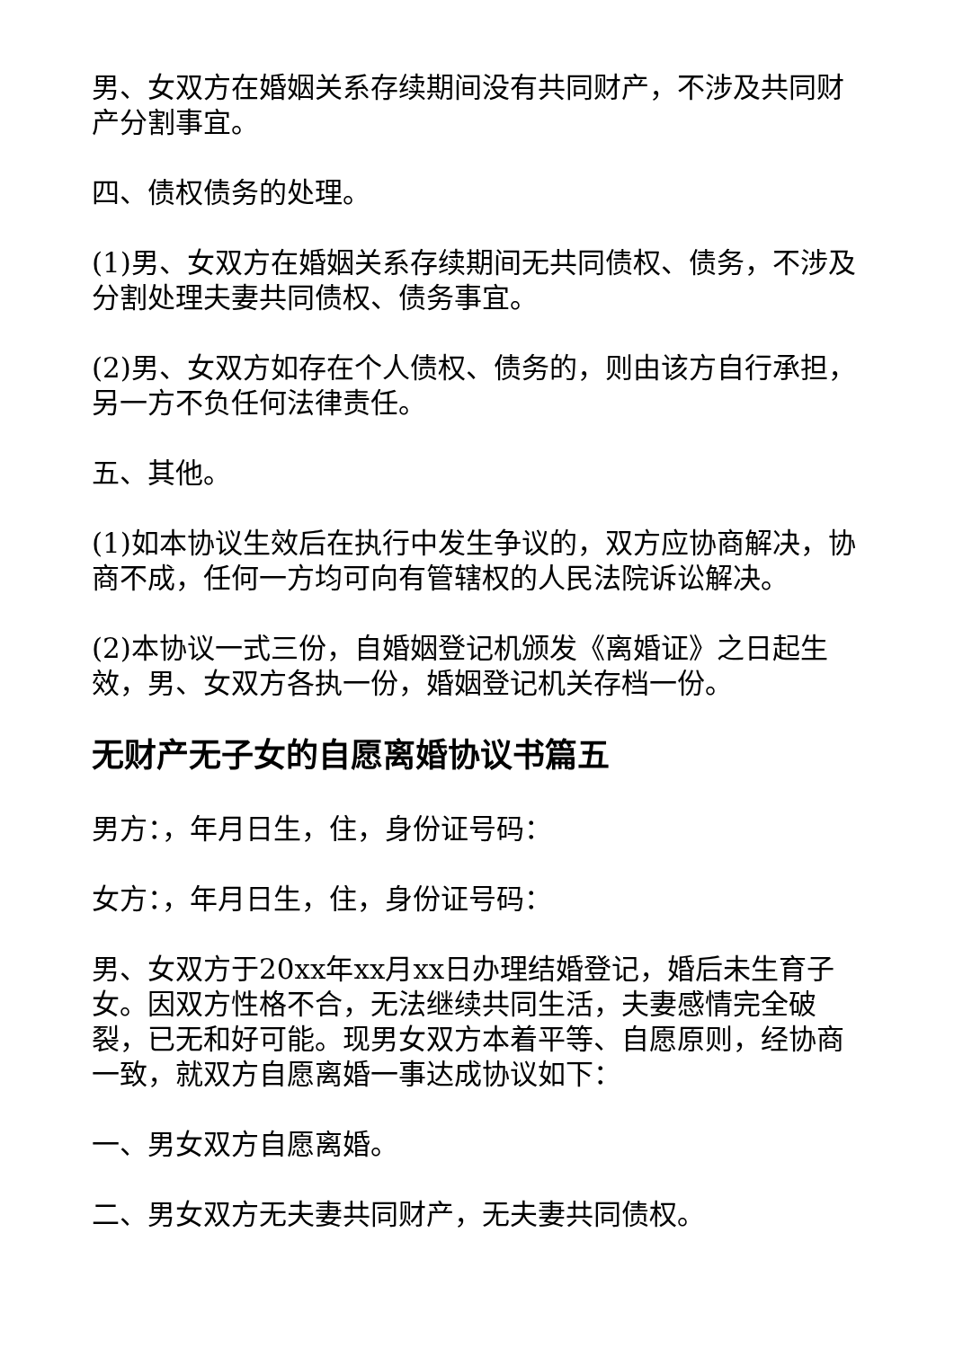男、女双方在婚姻关系存续期间没有共同财产，不涉及共同财产分割事宜。
四、债权债务的处理。
(1)男、女双方在婚姻关系存续期间无共同债权、债务，不涉及分割处理夫妻共同债权、债务事宜。
(2)男、女双方如存在个人债权、债务的，则由该方自行承担，另一方不负任何法律责任。
五、其他。
(1)如本协议生效后在执行中发生争议的，双方应协商解决，协商不成，任何一方均可向有管辖权的人民法院诉讼解决。
(2)本协议一式三份，自婚姻登记机颁发《离婚证》之日起生效，男、女双方各执一份，婚姻登记机关存档一份。
无财产无子女的自愿离婚协议书篇五
男方：，年月日生，住，身份证号码：
女方：，年月日生，住，身份证号码：
男、女双方于20xx年xx月xx日办理结婚登记，婚后未生育子女。因双方性格不合，无法继续共同生活，夫妻感情完全破裂，已无和好可能。现男女双方本着平等、自愿原则，经协商一致，就双方自愿离婚一事达成协议如下：
一、男女双方自愿离婚。
二、男女双方无夫妻共同财产，无夫妻共同债权。